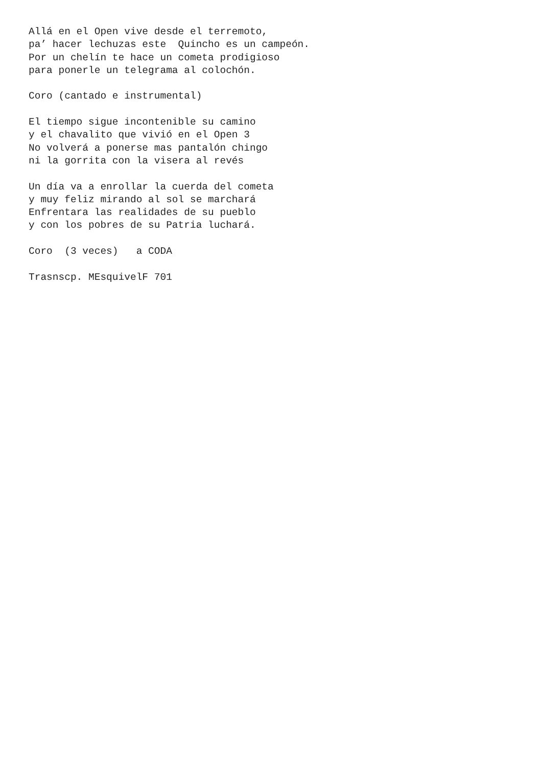Allá en el Open vive desde el terremoto, pa’ hacer lechuzas este Quincho es un campeón. Por un chelín te hace un cometa prodigioso para ponerle un telegrama al colochón. Coro (cantado e instrumental) El tiempo sigue incontenible su camino y el chavalito que vivió en el Open 3 No volverá a ponerse mas pantalón chingo ni la gorrita con la visera al revés Un día va a enrollar la cuerda del cometa y muy feliz mirando al sol se marchará Enfrentara las realidades de su pueblo y con los pobres de su Patria luchará. Coro (3 veces) a CODA Trasnscp. MEsquivelF 701